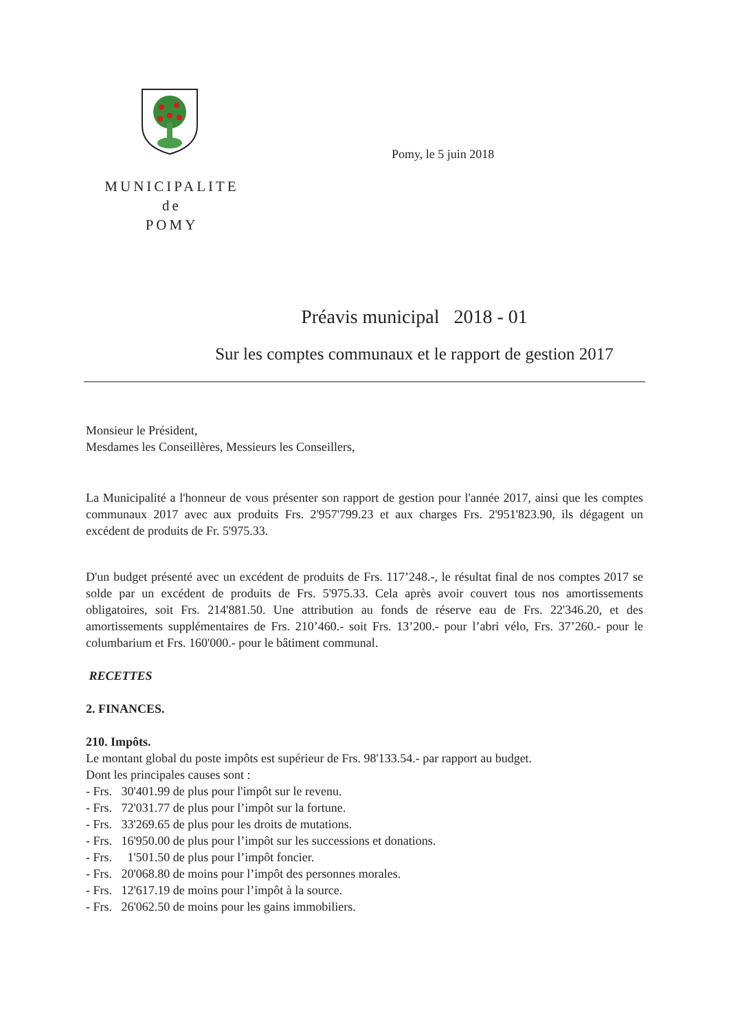MUNICIPALITE
de
POMY
Pomy, le 5 juin 2018
Préavis municipal 2018 - 01
Sur les comptes communaux et le rapport de gestion 2017
Monsieur le Président,
Mesdames les Conseillères, Messieurs les Conseillers,
La Municipalité a l'honneur de vous présenter son rapport de gestion pour l'année 2017, ainsi que les comptes communaux 2017 avec aux produits Frs. 2'957'799.23 et aux charges Frs. 2'951'823.90, ils dégagent un excédent de produits de Fr. 5'975.33.
D'un budget présenté avec un excédent de produits de Frs. 117’248.-, le résultat final de nos comptes 2017 se solde par un excédent de produits de Frs. 5'975.33. Cela après avoir couvert tous nos amortissements obligatoires, soit Frs. 214'881.50. Une attribution au fonds de réserve eau de Frs. 22'346.20, et des amortissements supplémentaires de Frs. 210’460.- soit Frs. 13’200.- pour l’abri vélo, Frs. 37’260.- pour le columbarium et Frs. 160'000.- pour le bâtiment communal.
RECETTES
2. FINANCES.
210. Impôts.
Le montant global du poste impôts est supérieur de Frs. 98'133.54.- par rapport au budget.
Dont les principales causes sont :
- Frs. 30'401.99 de plus pour l'impôt sur le revenu.
- Frs. 72'031.77 de plus pour l’impôt sur la fortune.
- Frs. 33'269.65 de plus pour les droits de mutations.
- Frs. 16'950.00 de plus pour l’impôt sur les successions et donations.
- Frs. 1'501.50 de plus pour l’impôt foncier.
- Frs. 20'068.80 de moins pour l’impôt des personnes morales.
- Frs. 12'617.19 de moins pour l’impôt à la source.
- Frs. 26'062.50 de moins pour les gains immobiliers.